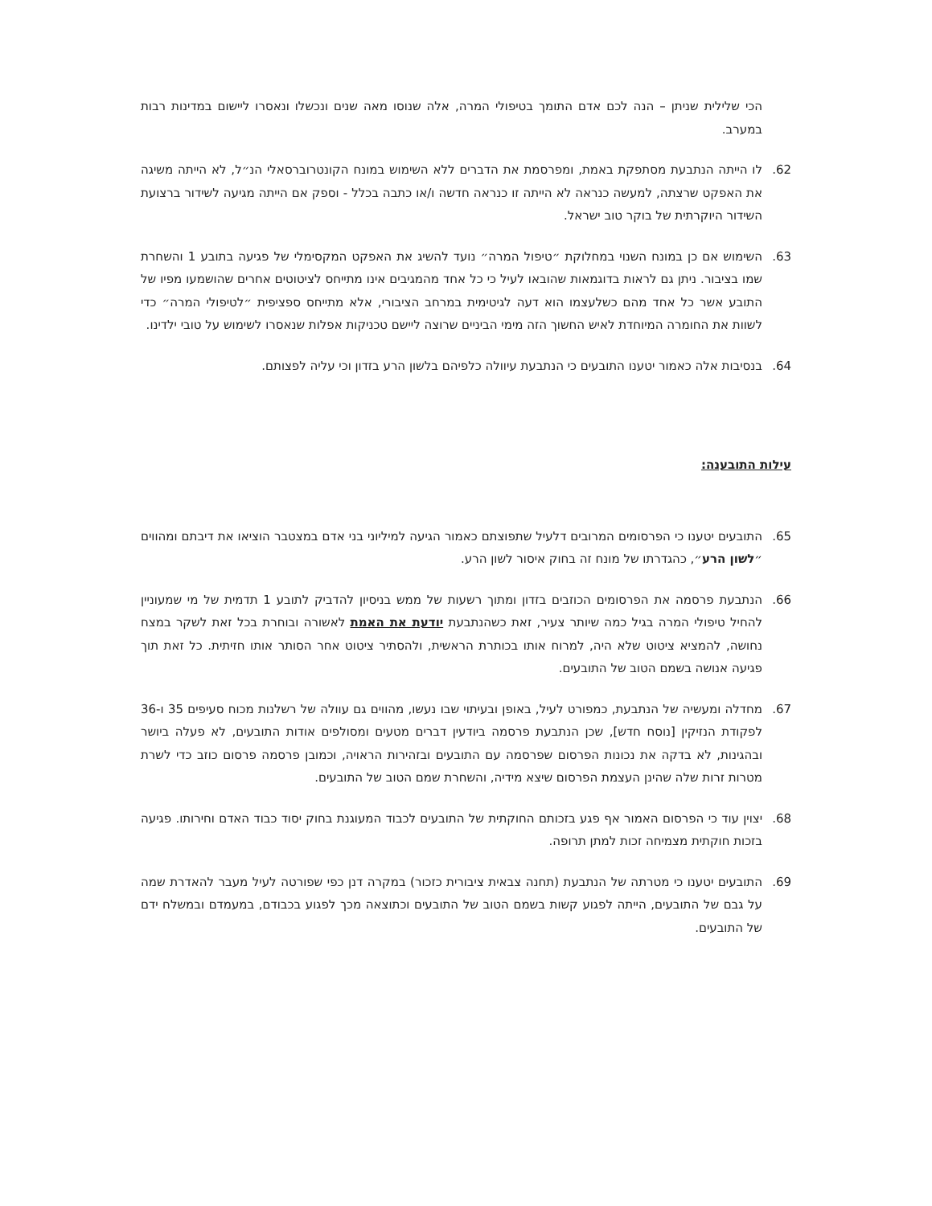הכי שלילית שניתן – הנה לכם אדם התומך בטיפולי המרה, אלה שנוסו מאה שנים ונכשלו ונאסרו ליישום במדינות רבות במערב.
62. לו הייתה הנתבעת מסתפקת באמת, ומפרסמת את הדברים ללא השימוש במונח הקונטרוברסאלי הנ״ל, לא הייתה משיגה את האפקט שרצתה, למעשה כנראה לא הייתה זו כנראה חדשה ו/או כתבה בכלל - וספק אם הייתה מגיעה לשידור ברצועת השידור היוקרתית של בוקר טוב ישראל.
63. השימוש אם כן במונח השנוי במחלוקת ״טיפול המרה״ נועד להשיג את האפקט המקסימלי של פגיעה בתובע 1 והשחרת שמו בציבור. ניתן גם לראות בדוגמאות שהובאו לעיל כי כל אחד מהמגיבים אינו מתייחס לציטוטים אחרים שהושמעו מפיו של התובע אשר כל אחד מהם כשלעצמו הוא דעה לגיטימית במרחב הציבורי, אלא מתייחס ספציפית ״לטיפולי המרה״ כדי לשוות את החומרה המיוחדת לאיש החשוך הזה מימי הביניים שרוצה ליישם טכניקות אפלות שנאסרו לשימוש על טובי ילדינו.
64. בנסיבות אלה כאמור יטענו התובעים כי הנתבעת עיוולה כלפיהם בלשון הרע בזדון וכי עליה לפצותם.
עילות התובענה:
65. התובעים יטענו כי הפרסומים המרובים דלעיל שתפוצתם כאמור הגיעה למיליוני בני אדם במצטבר הוציאו את דיבתם ומהווים ״לשון הרע״, כהגדרתו של מונח זה בחוק איסור לשון הרע.
66. הנתבעת פרסמה את הפרסומים הכוזבים בזדון ומתוך רשעות של ממש בניסיון להדביק לתובע 1 תדמית של מי שמעוניין להחיל טיפולי המרה בגיל כמה שיותר צעיר, זאת כשהנתבעת יודעת את האמת לאשורה ובוחרת בכל זאת לשקר במצח נחושה, להמציא ציטוט שלא היה, למרוח אותו בכותרת הראשית, ולהסתיר ציטוט אחר הסותר אותו חזיתית. כל זאת תוך פגיעה אנושה בשמם הטוב של התובעים.
67. מחדלה ומעשיה של הנתבעת, כמפורט לעיל, באופן ובעיתוי שבו נעשו, מהווים גם עוולה של רשלנות מכוח סעיפים 35 ו-36 לפקודת הנזיקין [נוסח חדש], שכן הנתבעת פרסמה ביודעין דברים מטעים ומסולפים אודות התובעים, לא פעלה ביושר ובהגינות, לא בדקה את נכונות הפרסום שפרסמה עם התובעים ובזהירות הראויה, וכמובן פרסמה פרסום כוזב כדי לשרת מטרות זרות שלה שהינן העצמת הפרסום שיצא מידיה, והשחרת שמם הטוב של התובעים.
68. יצוין עוד כי הפרסום האמור אף פגע בזכותם החוקתית של התובעים לכבוד המעוגנת בחוק יסוד כבוד האדם וחירותו. פגיעה בזכות חוקתית מצמיחה זכות למתן תרופה.
69. התובעים יטענו כי מטרתה של הנתבעת (תחנה צבאית ציבורית כזכור) במקרה דנן כפי שפורטה לעיל מעבר להאדרת שמה על גבם של התובעים, הייתה לפגוע קשות בשמם הטוב של התובעים וכתוצאה מכך לפגוע בכבודם, במעמדם ובמשלח ידם של התובעים.